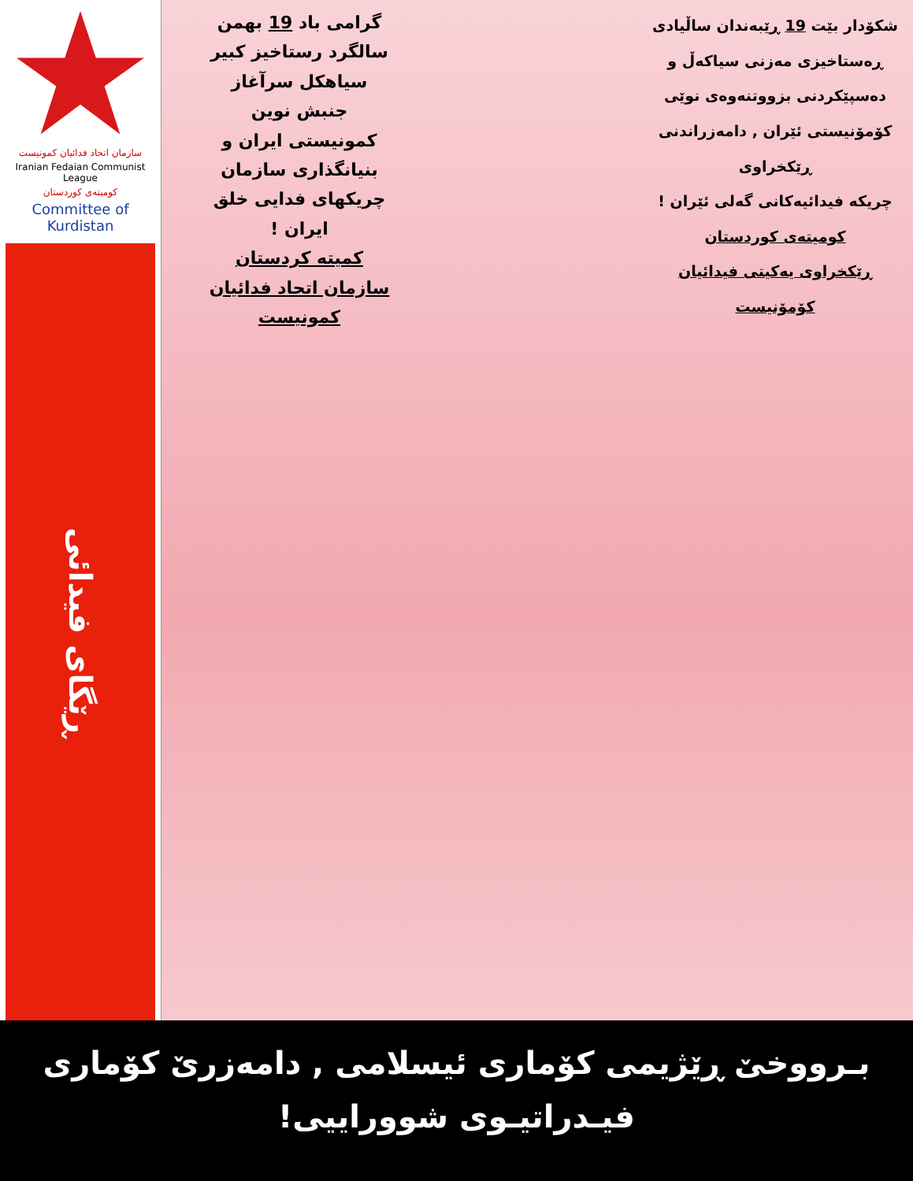سازمان اتحاد فدائیان کمونیست
Iranian Fedaian Communist League
کومیتەی کوردستان
Committee of Kurdistan
ڕێگای فیدائی
گرامی باد 19 بهمن
سالگرد رستاخیز کبیر
سیاهکل سرآغاز
جنبش نوین
کمونیستی ایران و
بنیانگذاری سازمان
چریکهای فدایی خلق
ایران !
کمیته کردستان
سازمان اتحاد فدائیان
کمونیست
شکۆدار بێت 19 ڕێبەندان ساڵیادی
ڕەستاخیزی مەزنی سیاکەڵ و
دەسپێکردنی بزووتنەوەی نوێی
کۆمۆنیستی ئێران , دامەزراندنی
ڕێکخراوی
چریکە فیدائیەکانی گەلی ئێران !
کومیتەی کوردستان
ڕێکخراوی یەکیتی فیدائیان
کۆمۆنیست
بـرووخێ ڕێژیمی کۆماری ئیسلامی , دامەزرێ کۆماری
فیـدراتیـوی شووراییی!